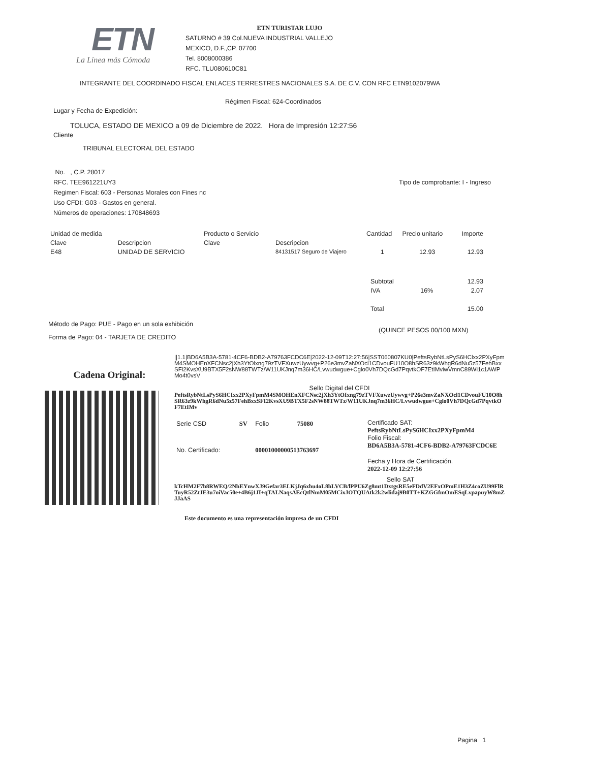ETN
La Línea más Cómoda
ETN TURISTAR LUJO
SATURNO # 39 Col.NUEVA INDUSTRIAL VALLEJO
MEXICO, D.F.,CP. 07700
Tel. 8008000386
RFC. TLU080610C81
INTEGRANTE DEL COORDINADO FISCAL ENLACES TERRESTRES NACIONALES S.A. DE C.V. CON RFC ETN9102079WA
Régimen Fiscal: 624-Coordinados
Lugar y Fecha de Expedición:
TOLUCA, ESTADO DE MEXICO a 09 de Diciembre de 2022. Hora de Impresión 12:27:56
Cliente
TRIBUNAL ELECTORAL DEL ESTADO
No. , C.P. 28017
RFC. TEE961221UY3
Regimen Fiscal: 603 - Personas Morales con Fines nc
Uso CFDI: G03 - Gastos en general.
Números de operaciones: 170848693
Tipo de comprobante: I - Ingreso
| Unidad de medida | | Producto o Servicio | | Cantidad | Precio unitario | Importe |
| --- | --- | --- | --- | --- | --- | --- |
| Clave | Descripcion | Clave | Descripcion | | | |
| E48 | UNIDAD DE SERVICIO | | 84131517 Seguro de Viajero | 1 | 12.93 | 12.93 |
| Subtotal | | 12.93 |
| IVA | 16% | 2.07 |
| Total | | 15.00 |
Método de Pago: PUE - Pago en un sola exhibición
Forma de Pago: 04 - TARJETA DE CREDITO
(QUINCE PESOS 00/100 MXN)
Cadena Original:
||1.1|BD6A5B3A-5781-4CF6-BDB2-A79763FCDC6E|2022-12-09T12:27:56|SST060807KU0|PeftsRybNtLsPyS6HClxx2PXyFpmM4SMOHEnXFCNsc2jXh3YtOlxng79zTVFXuwzUywvg+P26e3mvZaNXOcl1CDvouFU10O8hSR63z9kWhgR6dNu5z57FehBxxSFl2KvsXU9BTX5F2sNW88TWTz/W11UKJnq7m36HC/Lvwudwgue+Cglo0Vh7DQcGd7PqvtkOF7EtIMviwVmnC89Wi1c1AWPMo4t0vsV
Sello Digital del CFDI
PeftsRybNtLsPyS6HCIxx2PXyFpmM4SMOHEnXFCNsc2jXh3YtOIxng79zTVFXuwzUywvg+P26e3mvZaNXOcl1CDvouFU10O8hSR63z9kWhgR6dNu5z57FehBxxSFI2KvsXU9BTX5F2sNW88TWTz/W11UKJnq7m36HC/Lvwudwgue+Cglo0Vh7DQcGd7PqvtkOF7EtIMv
| Serie CSD | SV | Folio | 75080 |
| No. Certificado: | | 00001000000513763697 | |
Certificado SAT:
PeftsRybNtLsPyS6HCIxx2PXyFpmM4
Folio Fiscal:
BD6A5B3A-5781-4CF6-BDB2-A79763FCDC6E
Fecha y Hora de Certificación.
2022-12-09 12:27:56
Sello SAT
kTcHM2F7b8RWEQ/2NhEYnwXJ9Gefar3ELKjJq6xbu4oL8hLVCB/lPPU6Zg8mt1DxtgsRE5eFDdV2EFxOPmE1H3Z4coZU99FlRTuyR52ZtJE3u7oiVac50e+4B6j1JI+qTALNaqsAEcQtlNmM05MCixJOTQUAtk2k2wlidaj9B0TT+KZGGfmOmESqLvpapuyW8mZJJaAS
Este documento es una representación impresa de un CFDI
Pagina 1